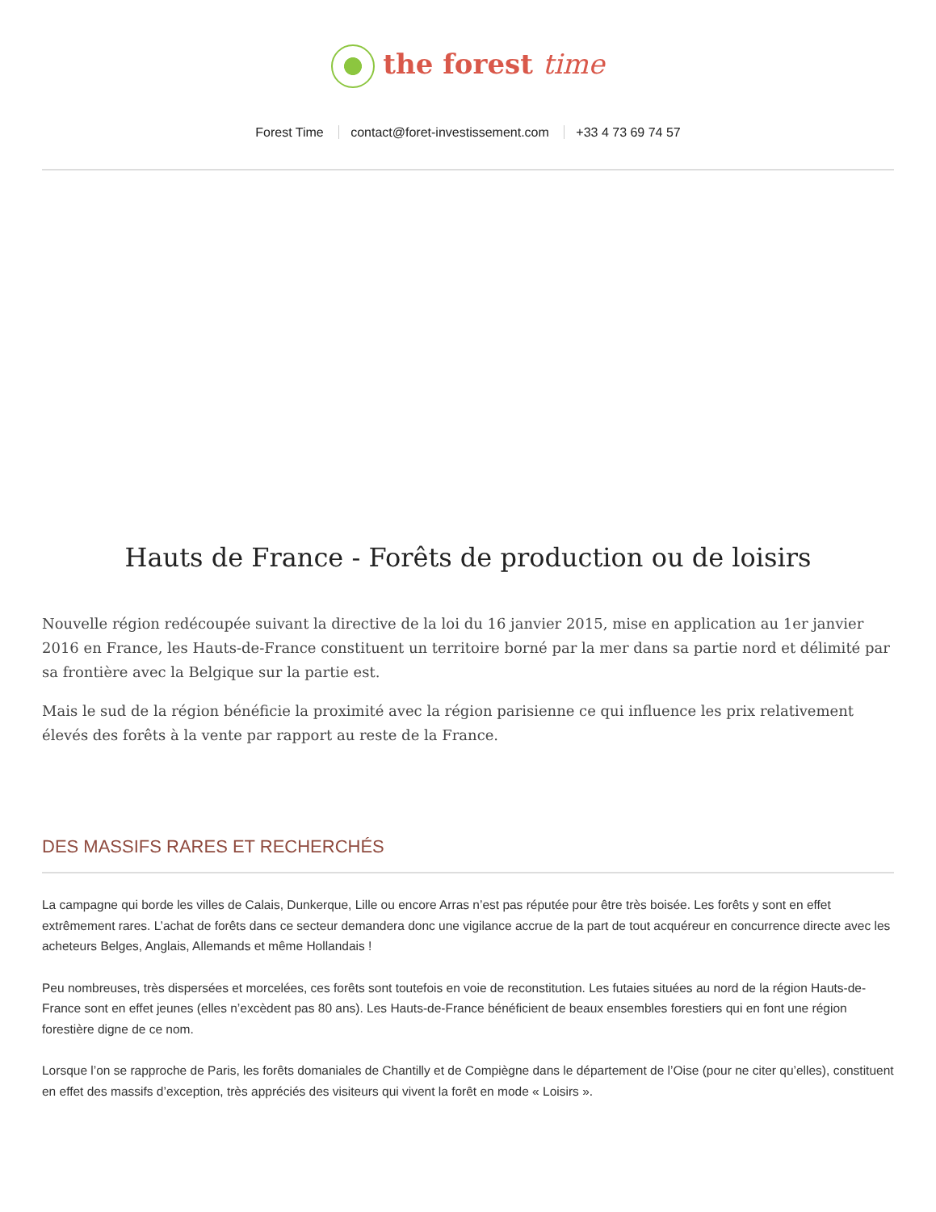the forest time
Forest Time contact@foret-investissement.com +33 4 73 69 74 57
Hauts de France - Forêts de production ou de loisirs
Nouvelle région redécoupée suivant la directive de la loi du 16 janvier 2015, mise en application au 1er janvier 2016 en France, les Hauts-de-France constituent un territoire borné par la mer dans sa partie nord et délimité par sa frontière avec la Belgique sur la partie est.
Mais le sud de la région bénéficie la proximité avec la région parisienne ce qui influence les prix relativement élevés des forêts à la vente par rapport au reste de la France.
DES MASSIFS RARES ET RECHERCHÉS
La campagne qui borde les villes de Calais, Dunkerque, Lille ou encore Arras n’est pas réputée pour être très boisée. Les forêts y sont en effet extrêmement rares. L’achat de forêts dans ce secteur demandera donc une vigilance accrue de la part de tout acquéreur en concurrence directe avec les acheteurs Belges, Anglais, Allemands et même Hollandais !
Peu nombreuses, très dispersées et morcelées, ces forêts sont toutefois en voie de reconstitution. Les futaies situées au nord de la région Hauts-de-France sont en effet jeunes (elles n’excèdent pas 80 ans). Les Hauts-de-France bénéficient de beaux ensembles forestiers qui en font une région forestière digne de ce nom.
Lorsque l’on se rapproche de Paris, les forêts domaniales de Chantilly et de Compiègne dans le département de l’Oise (pour ne citer qu’elles), constituent en effet des massifs d’exception, très appréciés des visiteurs qui vivent la forêt en mode « Loisirs ».